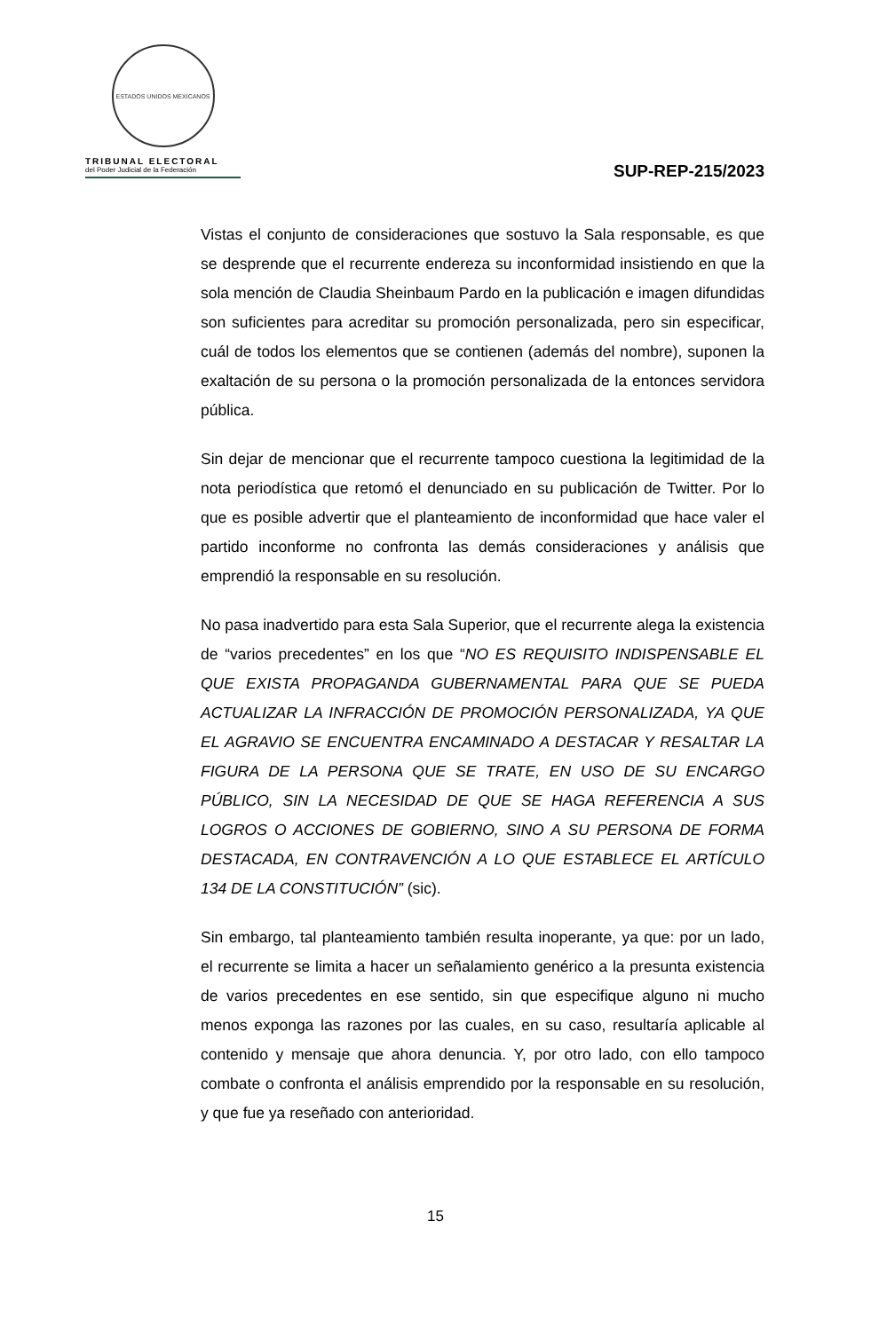ESTADOS UNIDOS MEXICANOS
TRIBUNAL ELECTORAL
del Poder Judicial de la Federación
SUP-REP-215/2023
Vistas el conjunto de consideraciones que sostuvo la Sala responsable, es que se desprende que el recurrente endereza su inconformidad insistiendo en que la sola mención de Claudia Sheinbaum Pardo en la publicación e imagen difundidas son suficientes para acreditar su promoción personalizada, pero sin especificar, cuál de todos los elementos que se contienen (además del nombre), suponen la exaltación de su persona o la promoción personalizada de la entonces servidora pública.
Sin dejar de mencionar que el recurrente tampoco cuestiona la legitimidad de la nota periodística que retomó el denunciado en su publicación de Twitter. Por lo que es posible advertir que el planteamiento de inconformidad que hace valer el partido inconforme no confronta las demás consideraciones y análisis que emprendió la responsable en su resolución.
No pasa inadvertido para esta Sala Superior, que el recurrente alega la existencia de “varios precedentes” en los que “NO ES REQUISITO INDISPENSABLE EL QUE EXISTA PROPAGANDA GUBERNAMENTAL PARA QUE SE PUEDA ACTUALIZAR LA INFRACCIÓN DE PROMOCIÓN PERSONALIZADA, YA QUE EL AGRAVIO SE ENCUENTRA ENCAMINADO A DESTACAR Y RESALTAR LA FIGURA DE LA PERSONA QUE SE TRATE, EN USO DE SU ENCARGO PÚBLICO, SIN LA NECESIDAD DE QUE SE HAGA REFERENCIA A SUS LOGROS O ACCIONES DE GOBIERNO, SINO A SU PERSONA DE FORMA DESTACADA, EN CONTRAVENCIÓN A LO QUE ESTABLECE EL ARTÍCULO 134 DE LA CONSTITUCIÓN” (sic).
Sin embargo, tal planteamiento también resulta inoperante, ya que: por un lado, el recurrente se limita a hacer un señalamiento genérico a la presunta existencia de varios precedentes en ese sentido, sin que especifique alguno ni mucho menos exponga las razones por las cuales, en su caso, resultaría aplicable al contenido y mensaje que ahora denuncia. Y, por otro lado, con ello tampoco combate o confronta el análisis emprendido por la responsable en su resolución, y que fue ya reseñado con anterioridad.
15